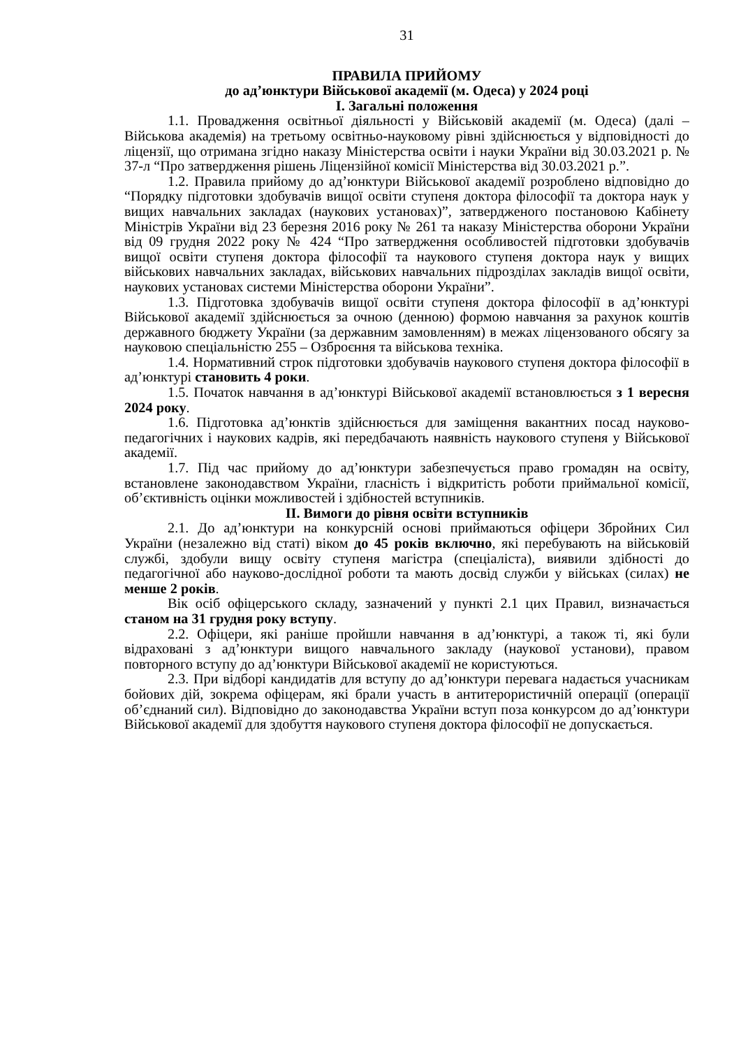31
ПРАВИЛА ПРИЙОМУ
до ад’юнктури Військової академії (м. Одеса) у 2024 році
I. Загальні положення
1.1. Провадження освітньої діяльності у Військовій академії (м. Одеса) (далі – Військова академія) на третьому освітньо-науковому рівні здійснюється у відповідності до ліцензії, що отримана згідно наказу Міністерства освіти і науки України від 30.03.2021 р. № 37-л “Про затвердження рішень Ліцензійної комісії Міністерства від 30.03.2021 р.”.
1.2. Правила прийому до ад’юнктури Військової академії розроблено відповідно до “Порядку підготовки здобувачів вищої освіти ступеня доктора філософії та доктора наук у вищих навчальних закладах (наукових установах)”, затвердженого постановою Кабінету Міністрів України від 23 березня 2016 року № 261 та наказу Міністерства оборони України від 09 грудня 2022 року № 424 “Про затвердження особливостей підготовки здобувачів вищої освіти ступеня доктора філософії та наукового ступеня доктора наук у вищих військових навчальних закладах, військових навчальних підрозділах закладів вищої освіти, наукових установах системи Міністерства оборони України”.
1.3. Підготовка здобувачів вищої освіти ступеня доктора філософії в ад’юнктурі Військової академії здійснюється за очною (денною) формою навчання за рахунок коштів державного бюджету України (за державним замовленням) в межах ліцензованого обсягу за науковою спеціальністю 255 – Озброєння та військова техніка.
1.4. Нормативний строк підготовки здобувачів наукового ступеня доктора філософії в ад’юнктурі становить 4 роки.
1.5. Початок навчання в ад’юнктурі Військової академії встановлюється з 1 вересня 2024 року.
1.6. Підготовка ад’юнктів здійснюється для заміщення вакантних посад науково-педагогічних і наукових кадрів, які передбачають наявність наукового ступеня у Військової академії.
1.7. Під час прийому до ад’юнктури забезпечується право громадян на освіту, встановлене законодавством України, гласність і відкритість роботи приймальної комісії, об’єктивність оцінки можливостей і здібностей вступників.
II. Вимоги до рівня освіти вступників
2.1. До ад’юнктури на конкурсній основі приймаються офіцери Збройних Сил України (незалежно від статі) віком до 45 років включно, які перебувають на військовій службі, здобули вищу освіту ступеня магістра (спеціаліста), виявили здібності до педагогічної або науково-дослідної роботи та мають досвід служби у військах (силах) не менше 2 років.
Вік осіб офіцерського складу, зазначений у пункті 2.1 цих Правил, визначається станом на 31 грудня року вступу.
2.2. Офіцери, які раніше пройшли навчання в ад’юнктурі, а також ті, які були відраховані з ад’юнктури вищого навчального закладу (наукової установи), правом повторного вступу до ад’юнктури Військової академії не користуються.
2.3. При відборі кандидатів для вступу до ад’юнктури перевага надається учасникам бойових дій, зокрема офіцерам, які брали участь в антитерористичній операції (операції об’єднаний сил). Відповідно до законодавства України вступ поза конкурсом до ад’юнктури Військової академії для здобуття наукового ступеня доктора філософії не допускається.